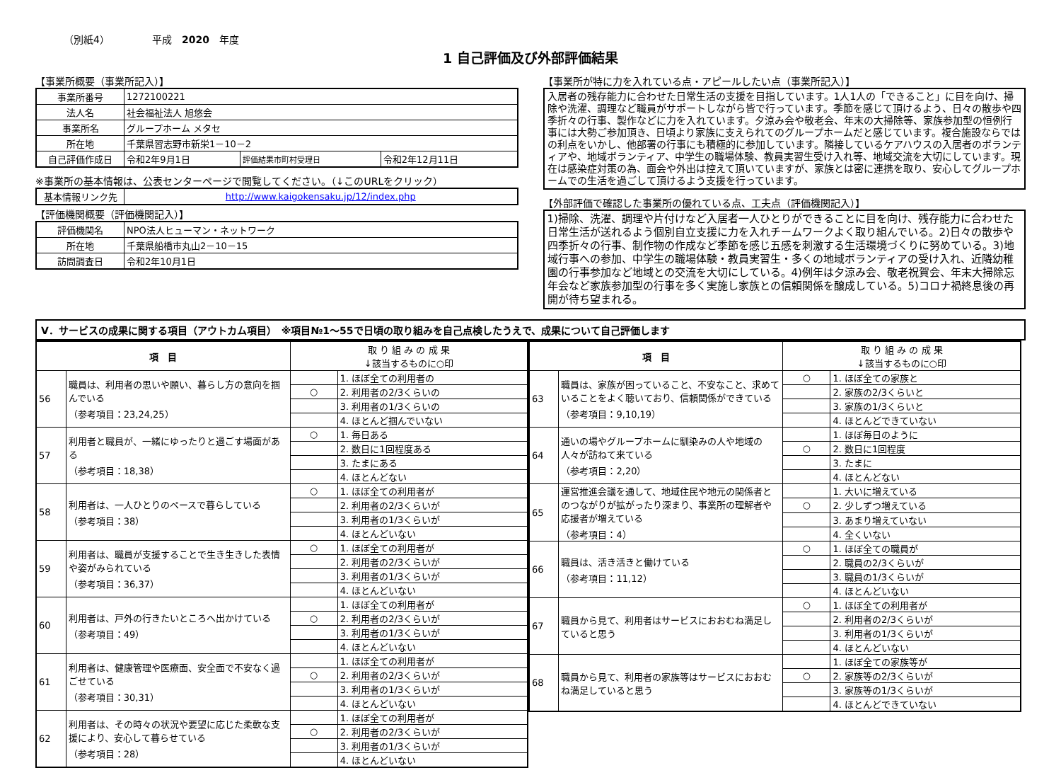（別紙4） 平成　2020　年度
1 自己評価及び外部評価結果
【事業所概要（事業所記入）】
| 事業所番号 | 1272100221 | | |
| 法人名 | 社会福祉法人 旭悠会 | | |
| 事業所名 | グループホーム メタセ | | |
| 所在地 | 千葉県習志野市新栄1－10－2 | | |
| 自己評価作成日 | 令和2年9月1日 | 評価結果市町村受理日 | 令和2年12月11日 |
※事業所の基本情報は、公表センターページで閲覧してください。（↓このURLをクリック）
| 基本情報リンク先 | http://www.kaigokensaku.jp/12/index.php |
【評価機関概要（評価機関記入）】
| 評価機関名 | NPO法人ヒューマン・ネットワーク |
| 所在地 | 千葉県船橋市丸山2－10－15 |
| 訪問調査日 | 令和2年10月1日 |
【事業所が特に力を入れている点・アピールしたい点（事業所記入）】
入居者の残存能力に合わせた日常生活の支援を目指しています。1人1人の「できること」に目を向け、掃除や洗濯、調理など職員がサポートしながら皆で行っています。季節を感じて頂けるよう、日々の散歩や四季折々の行事、製作などに力を入れています。夕涼み会や敬老会、年末の大掃除等、家族参加型の恒例行事には大勢ご参加頂き、日頃より家族に支えられてのグループホームだと感じています。複合施設ならではの利点をいかし、他部署の行事にも積極的に参加しています。隣接しているケアハウスの入居者のボランティアや、地域ボランティア、中学生の職場体験、教員実習生受け入れ等、地域交流を大切にしています。現在は感染症対策の為、面会や外出は控えて頂いていますが、家族とは密に連携を取り、安心してグループホームでの生活を過ごして頂けるよう支援を行っています。
【外部評価で確認した事業所の優れている点、工夫点（評価機関記入）】
1)掃除、洗濯、調理や片付けなど入居者一人ひとりができることに目を向け、残存能力に合わせた日常生活が送れるよう個別自立支援に力を入れチームワークよく取り組んでいる。2)日々の散歩や四季折々の行事、制作物の作成など季節を感じ五感を刺激する生活環境づくりに努めている。3)地域行事への参加、中学生の職場体験・教員実習生・多くの地域ボランティアの受け入れ、近隣幼稚園の行事参加など地域との交流を大切にしている。4)例年は夕涼み会、敬老祝賀会、年末大掃除忘年会など家族参加型の行事を多く実施し家族との信頼関係を醸成している。5)コロナ禍終息後の再開が待ち望まれる。
Ⅴ．サービスの成果に関する項目（アウトカム項目）　※項目№1～55で日頃の取り組みを自己点検したうえで、成果について自己評価します
| 項 目 | | 取 り 組 み の 成 果 ↓該当するものに○印 | |
| --- | --- | --- | --- |
| 56 | 職員は、利用者の思いや願い、暮らし方の意向を掴んでいる （参考項目：23,24,25） | | 1. ほぼ全ての利用者の |
| | | ○ | 2. 利用者の2/3くらいの |
| | | | 3. 利用者の1/3くらいの |
| | | | 4. ほとんど掴んでいない |
| 57 | 利用者と職員が、一緒にゆったりと過ごす場面がある （参考項目：18,38） | ○ | 1. 毎日ある |
| | | | 2. 数日に1回程度ある |
| | | | 3. たまにある |
| | | | 4. ほとんどない |
| 58 | 利用者は、一人ひとりのペースで暮らしている （参考項目：38） | ○ | 1. ほぼ全ての利用者が |
| | | | 2. 利用者の2/3くらいが |
| | | | 3. 利用者の1/3くらいが |
| | | | 4. ほとんどいない |
| 59 | 利用者は、職員が支援することで生き生きした表情や姿がみられている （参考項目：36,37） | ○ | 1. ほぼ全ての利用者が |
| | | | 2. 利用者の2/3くらいが |
| | | | 3. 利用者の1/3くらいが |
| | | | 4. ほとんどいない |
| 60 | 利用者は、戸外の行きたいところへ出かけている （参考項目：49） | | 1. ほぼ全ての利用者が |
| | | ○ | 2. 利用者の2/3くらいが |
| | | | 3. 利用者の1/3くらいが |
| | | | 4. ほとんどいない |
| 61 | 利用者は、健康管理や医療面、安全面で不安なく過ごせている （参考項目：30,31） | | 1. ほぼ全ての利用者が |
| | | ○ | 2. 利用者の2/3くらいが |
| | | | 3. 利用者の1/3くらいが |
| | | | 4. ほとんどいない |
| 62 | 利用者は、その時々の状況や要望に応じた柔軟な支援により、安心して暮らせている （参考項目：28） | | 1. ほぼ全ての利用者が |
| | | ○ | 2. 利用者の2/3くらいが |
| | | | 3. 利用者の1/3くらいが |
| | | | 4. ほとんどいない |
| 項 目 | | 取 り 組 み の 成 果 ↓該当するものに○印 | |
| --- | --- | --- | --- |
| 63 | 職員は、家族が困っていること、不安なこと、求めていることをよく聴いており、信頼関係ができている （参考項目：9,10,19） | ○ | 1. ほぼ全ての家族と |
| | | | 2. 家族の2/3くらいと |
| | | | 3. 家族の1/3くらいと |
| | | | 4. ほとんどできていない |
| 64 | 通いの場やグループホームに馴染みの人や地域の人々が訪ねて来ている （参考項目：2,20） | | 1. ほぼ毎日のように |
| | | ○ | 2. 数日に1回程度 |
| | | | 3. たまに |
| | | | 4. ほとんどない |
| 65 | 運営推進会議を通して、地域住民や地元の関係者とのつながりが拡がったり深まり、事業所の理解者や応援者が増えている （参考項目：4） | | 1. 大いに増えている |
| | | ○ | 2. 少しずつ増えている |
| | | | 3. あまり増えていない |
| | | | 4. 全くいない |
| 66 | 職員は、活き活きと働けている （参考項目：11,12） | ○ | 1. ほぼ全ての職員が |
| | | | 2. 職員の2/3くらいが |
| | | | 3. 職員の1/3くらいが |
| | | | 4. ほとんどいない |
| 67 | 職員から見て、利用者はサービスにおおむね満足していると思う | ○ | 1. ほぼ全ての利用者が |
| | | | 2. 利用者の2/3くらいが |
| | | | 3. 利用者の1/3くらいが |
| | | | 4. ほとんどいない |
| 68 | 職員から見て、利用者の家族等はサービスにおおむね満足していると思う | | 1. ほぼ全ての家族等が |
| | | ○ | 2. 家族等の2/3くらいが |
| | | | 3. 家族等の1/3くらいが |
| | | | 4. ほとんどできていない |